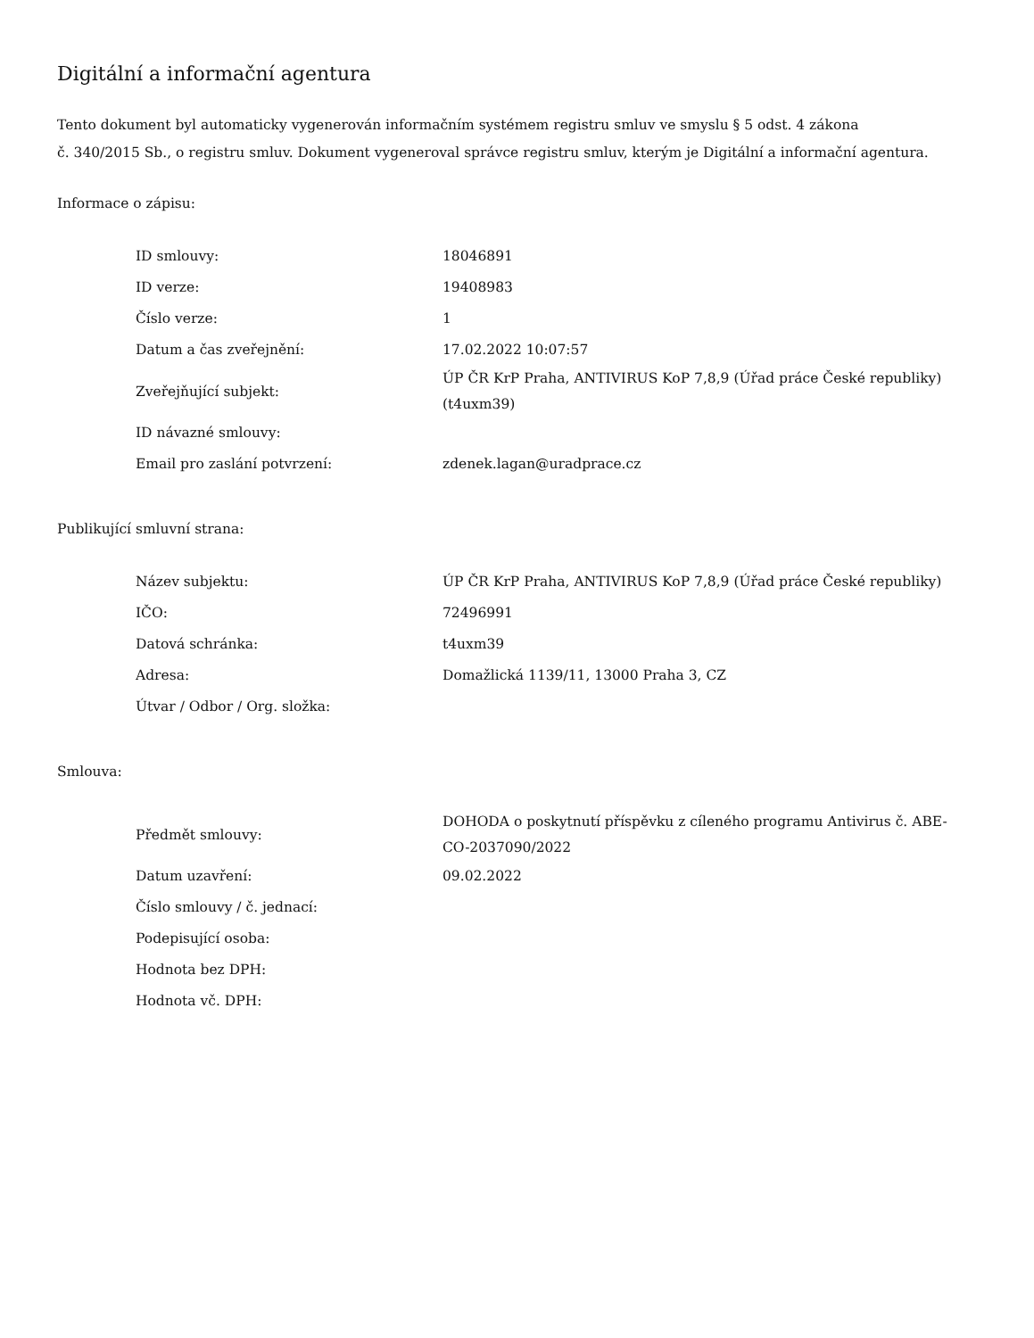Digitální a informační agentura
Tento dokument byl automaticky vygenerován informačním systémem registru smluv ve smyslu § 5 odst. 4 zákona
č. 340/2015 Sb., o registru smluv. Dokument vygeneroval správce registru smluv, kterým je Digitální a informační agentura.
Informace o zápisu:
| ID smlouvy: | 18046891 |
| ID verze: | 19408983 |
| Číslo verze: | 1 |
| Datum a čas zveřejnění: | 17.02.2022 10:07:57 |
| Zveřejňující subjekt: | ÚP ČR KrP Praha, ANTIVIRUS KoP 7,8,9 (Úřad práce České republiky) (t4uxm39) |
| ID návazné smlouvy: | |
| Email pro zaslání potvrzení: | zdenek.lagan@uradprace.cz |
Publikující smluvní strana:
| Název subjektu: | ÚP ČR KrP Praha, ANTIVIRUS KoP 7,8,9 (Úřad práce České republiky) |
| IČO: | 72496991 |
| Datová schránka: | t4uxm39 |
| Adresa: | Domažlická 1139/11, 13000 Praha 3, CZ |
| Útvar / Odbor / Org. složka: | |
Smlouva:
| Předmět smlouvy: | DOHODA o poskytnutí příspěvku z cíleného programu Antivirus č. ABE-CO-2037090/2022 |
| Datum uzavření: | 09.02.2022 |
| Číslo smlouvy / č. jednací: | |
| Podepisující osoba: | |
| Hodnota bez DPH: | |
| Hodnota vč. DPH: | |